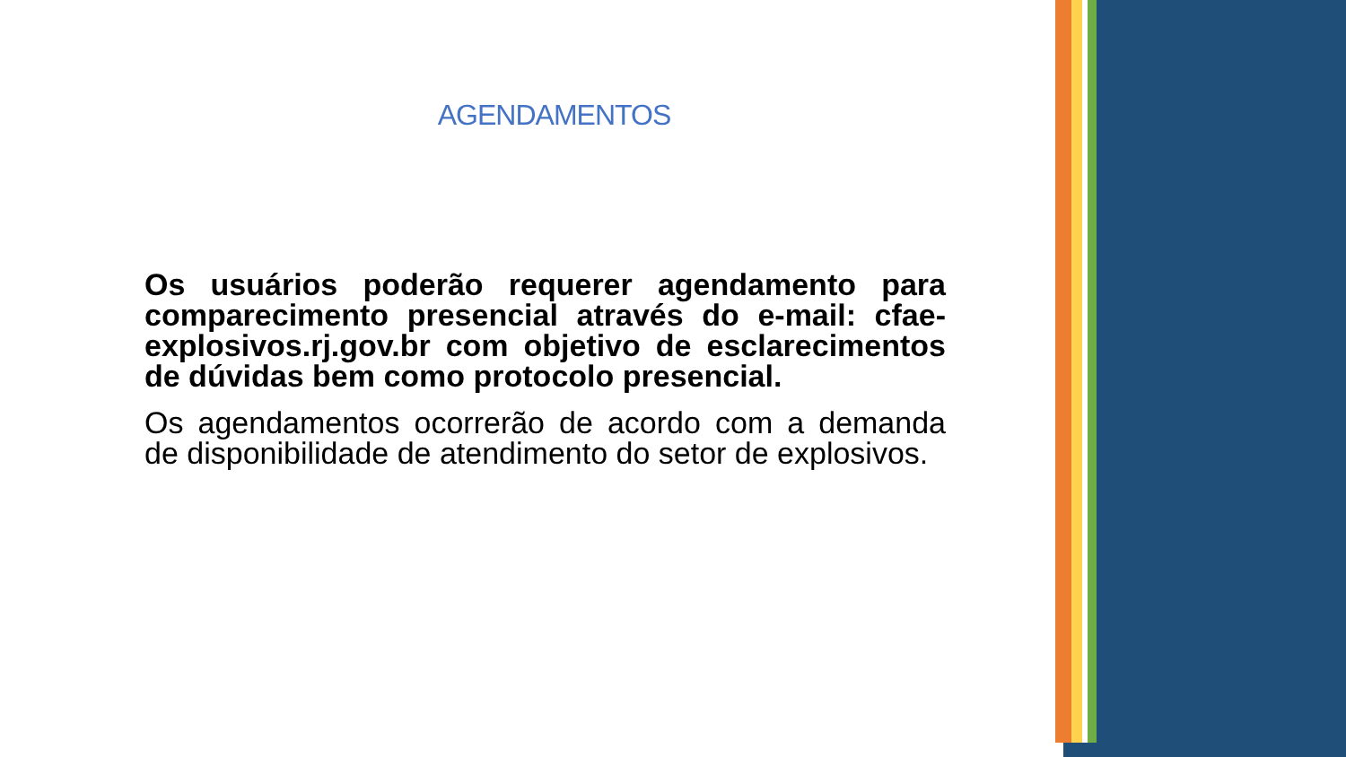AGENDAMENTOS
Os usuários poderão requerer agendamento para comparecimento presencial através do e-mail: cfae-explosivos.rj.gov.br com objetivo de esclarecimentos de dúvidas bem como protocolo presencial.
Os agendamentos ocorrerão de acordo com a demanda de disponibilidade de atendimento do setor de explosivos.